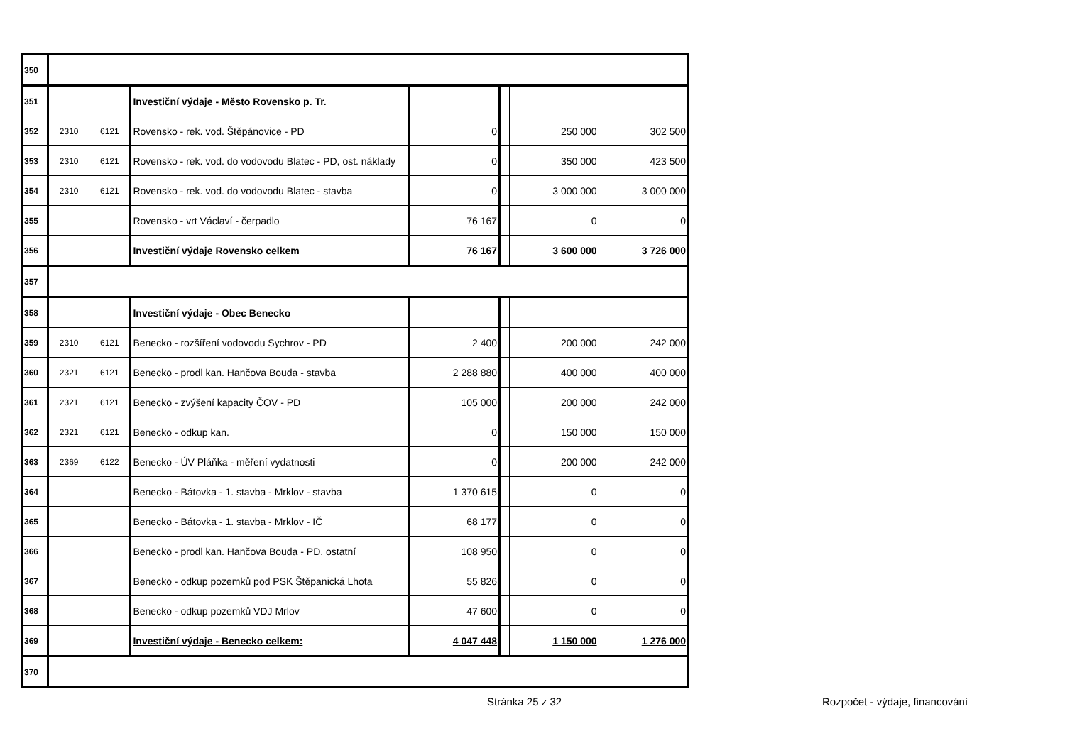| 350 | | | | | | | |
| 351 | | | Investiční výdaje - Město Rovensko p. Tr. | | | | |
| 352 | 2310 | 6121 | Rovensko - rek. vod. Štěpánovice - PD | 0 | | 250 000 | 302 500 |
| 353 | 2310 | 6121 | Rovensko - rek. vod. do vodovodu Blatec - PD, ost. náklady | 0 | | 350 000 | 423 500 |
| 354 | 2310 | 6121 | Rovensko - rek. vod. do vodovodu Blatec - stavba | 0 | | 3 000 000 | 3 000 000 |
| 355 | | | Rovensko - vrt Václaví - čerpadlo | 76 167 | | 0 | 0 |
| 356 | | | Investiční výdaje Rovensko celkem | 76 167 | | 3 600 000 | 3 726 000 |
| 357 | | | | | | | |
| 358 | | | Investiční výdaje - Obec Benecko | | | | |
| 359 | 2310 | 6121 | Benecko - rozšíření vodovodu Sychrov - PD | 2 400 | | 200 000 | 242 000 |
| 360 | 2321 | 6121 | Benecko - prodl kan. Hančova Bouda - stavba | 2 288 880 | | 400 000 | 400 000 |
| 361 | 2321 | 6121 | Benecko - zvýšení kapacity ČOV - PD | 105 000 | | 200 000 | 242 000 |
| 362 | 2321 | 6121 | Benecko - odkup kan. | 0 | | 150 000 | 150 000 |
| 363 | 2369 | 6122 | Benecko - ÚV Pláňka - měření vydatnosti | 0 | | 200 000 | 242 000 |
| 364 | | | Benecko - Bátovka - 1. stavba - Mrklov - stavba | 1 370 615 | | 0 | 0 |
| 365 | | | Benecko - Bátovka - 1. stavba - Mrklov - IČ | 68 177 | | 0 | 0 |
| 366 | | | Benecko - prodl kan. Hančova Bouda - PD, ostatní | 108 950 | | 0 | 0 |
| 367 | | | Benecko - odkup pozemků pod PSK Štěpanická Lhota | 55 826 | | 0 | 0 |
| 368 | | | Benecko - odkup pozemků VDJ Mrlov | 47 600 | | 0 | 0 |
| 369 | | | Investiční výdaje - Benecko celkem: | 4 047 448 | | 1 150 000 | 1 276 000 |
| 370 | | | | | | | |
Stránka 25 z 32 Rozpočet - výdaje, financování